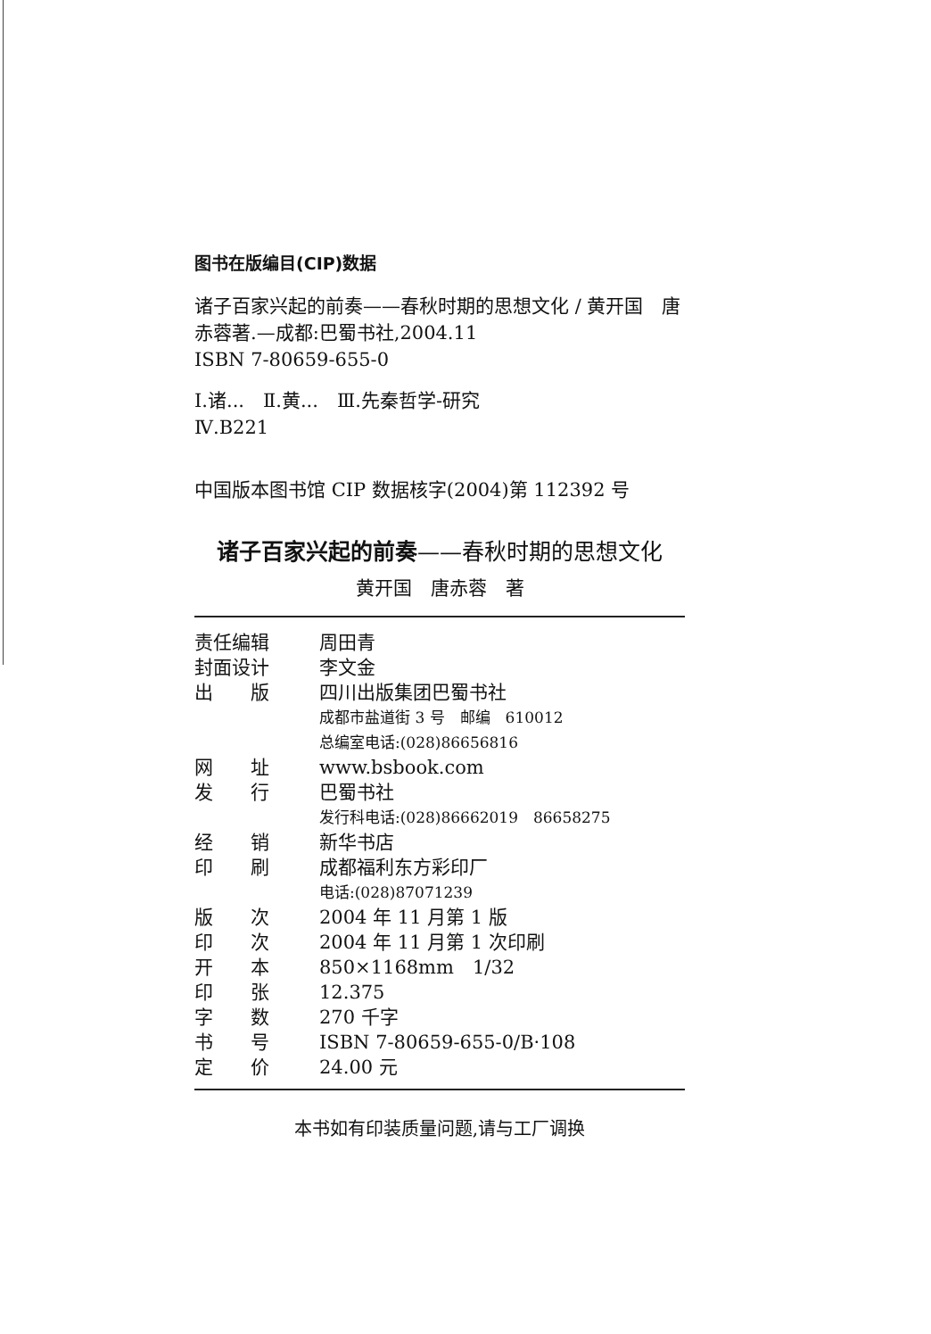图书在版编目(CIP)数据
诸子百家兴起的前奏——春秋时期的思想文化 / 黄开国　唐赤蓉著.—成都:巴蜀书社,2004.11
ISBN 7-80659-655-0
Ⅰ.诸...　Ⅱ.黄...　Ⅲ.先秦哲学-研究
Ⅳ.B221
中国版本图书馆 CIP 数据核字(2004)第 112392 号
诸子百家兴起的前奏——春秋时期的思想文化
黄开国　唐赤蓉　著
| 责任编辑 | 周田青 |
| 封面设计 | 李文金 |
| 出 版 | 四川出版集团巴蜀书社 |
| | 成都市盐道街 3 号 邮编 610012 |
| | 总编室电话:(028)86656816 |
| 网 址 | www.bsbook.com |
| 发 行 | 巴蜀书社 |
| | 发行科电话:(028)86662019 86658275 |
| 经 销 | 新华书店 |
| 印 刷 | 成都福利东方彩印厂 |
| | 电话:(028)87071239 |
| 版 次 | 2004 年 11 月第 1 版 |
| 印 次 | 2004 年 11 月第 1 次印刷 |
| 开 本 | 850×1168mm 1/32 |
| 印 张 | 12.375 |
| 字 数 | 270 千字 |
| 书 号 | ISBN 7-80659-655-0/B·108 |
| 定 价 | 24.00 元 |
本书如有印装质量问题,请与工厂调换